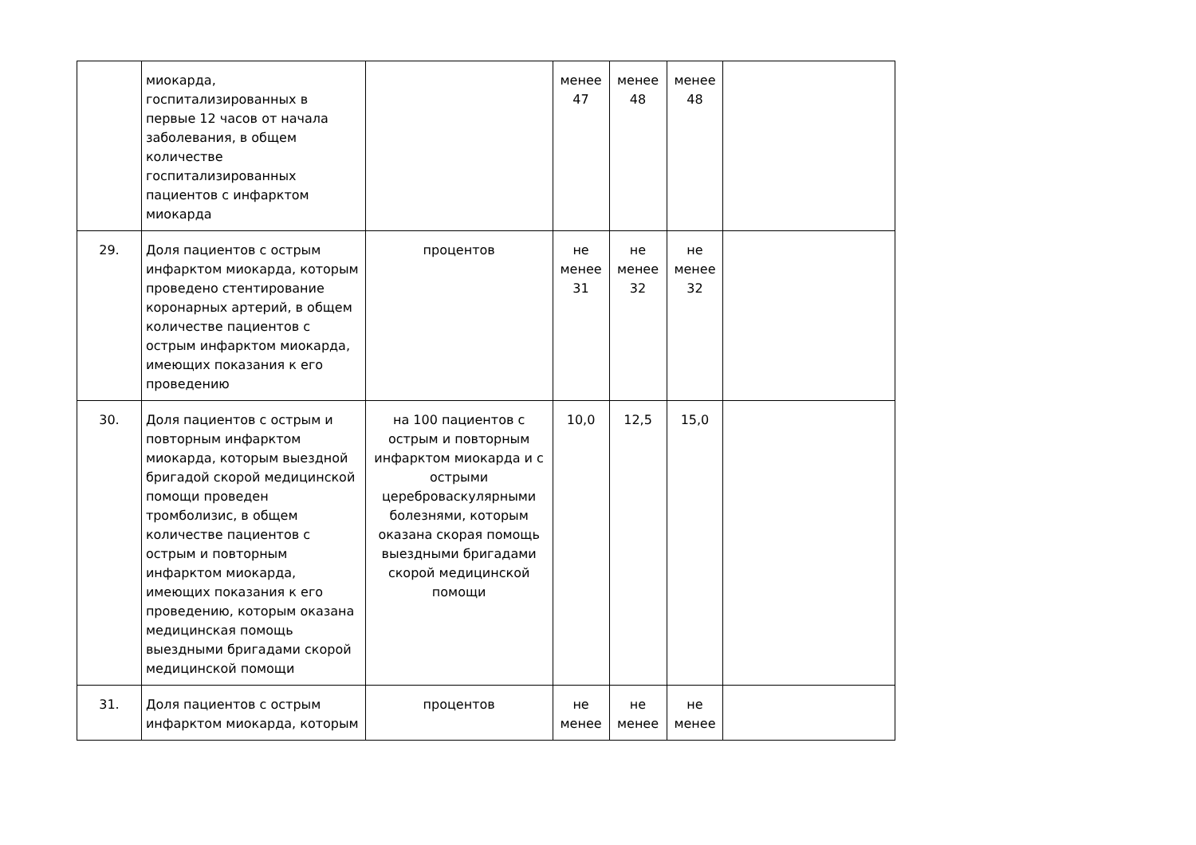| | миокарда, госпитализированных в первые 12 часов от начала заболевания, в общем количестве госпитализированных пациентов с инфарктом миокарда | | менее 47 | менее 48 | менее 48 | |
| 29. | Доля пациентов с острым инфарктом миокарда, которым проведено стентирование коронарных артерий, в общем количестве пациентов с острым инфарктом миокарда, имеющих показания к его проведению | процентов | не менее 31 | не менее 32 | не менее 32 | |
| 30. | Доля пациентов с острым и повторным инфарктом миокарда, которым выездной бригадой скорой медицинской помощи проведен тромболизис, в общем количестве пациентов с острым и повторным инфарктом миокарда, имеющих показания к его проведению, которым оказана медицинская помощь выездными бригадами скорой медицинской помощи | на 100 пациентов с острым и повторным инфарктом миокарда и с острыми цереброваскулярными болезнями, которым оказана скорая помощь выездными бригадами скорой медицинской помощи | 10,0 | 12,5 | 15,0 | |
| 31. | Доля пациентов с острым инфарктом миокарда, которым | процентов | не менее | не менее | не менее | |